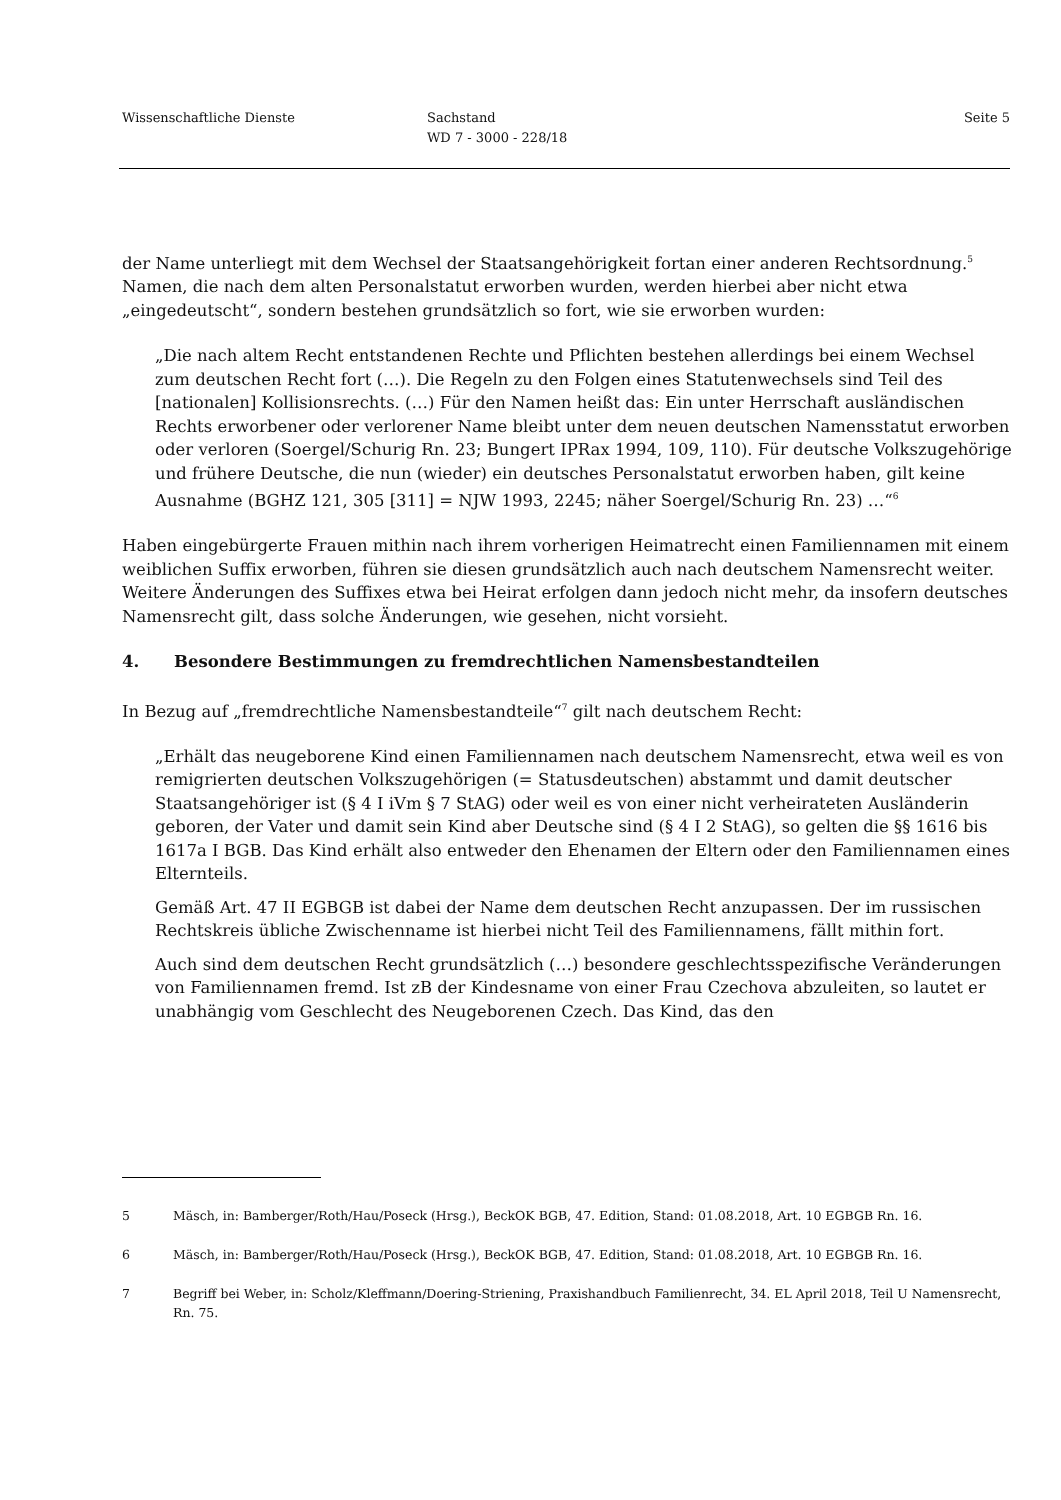Wissenschaftliche Dienste Sachstand
WD 7 - 3000 - 228/18
Seite 5
der Name unterliegt mit dem Wechsel der Staatsangehörigkeit fortan einer anderen Rechtsord­nung.<sup>5</sup> Namen, die nach dem alten Personalstatut erworben wurden, werden hierbei aber nicht etwa „eingedeutscht“, sondern bestehen grundsätzlich so fort, wie sie erworben wurden:
„Die nach altem Recht entstandenen Rechte und Pflichten bestehen allerdings bei einem Wechsel zum deutschen Recht fort (…). Die Regeln zu den Folgen eines Statutenwechsels sind Teil des [nationalen] Kollisionsrechts. (…) Für den Namen heißt das: Ein unter Herr­schaft ausländischen Rechts erworbener oder verlorener Name bleibt unter dem neuen deut­schen Namensstatut erworben oder verloren (Soergel/Schurig Rn. 23; Bungert IPRax 1994, 109, 110). Für deutsche Volkszugehörige und frühere Deutsche, die nun (wieder) ein deut­sches Personalstatut erworben haben, gilt keine Ausnahme (BGHZ 121, 305 [311] = NJW 1993, 2245; näher Soergel/Schurig Rn. 23) …“<sup>6</sup>
Haben eingebürgerte Frauen mithin nach ihrem vorherigen Heimatrecht einen Familiennamen mit einem weiblichen Suffix erworben, führen sie diesen grundsätzlich auch nach deutschem Namensrecht weiter. Weitere Änderungen des Suffixes etwa bei Heirat erfolgen dann jedoch nicht mehr, da insofern deutsches Namensrecht gilt, dass solche Änderungen, wie gesehen, nicht vorsieht.
4. Besondere Bestimmungen zu fremdrechtlichen Namensbestandteilen
In Bezug auf „fremdrechtliche Namensbestandteile“<sup>7</sup> gilt nach deutschem Recht:
„Erhält das neugeborene Kind einen Familiennamen nach deutschem Namensrecht, etwa weil es von remigrierten deutschen Volkszugehörigen (= Statusdeutschen) abstammt und damit deutscher Staatsangehöriger ist (§ 4 I iVm § 7 StAG) oder weil es von einer nicht verheirate­ten Ausländerin geboren, der Vater und damit sein Kind aber Deutsche sind (§ 4 I 2 StAG), so gelten die §§ 1616 bis 1617a I BGB. Das Kind erhält also entweder den Ehenamen der Eltern oder den Familiennamen eines Elternteils.
Gemäß Art. 47 II EGBGB ist dabei der Name dem deutschen Recht anzupassen. Der im russi­schen Rechtskreis übliche Zwischenname ist hierbei nicht Teil des Familiennamens, fällt mit­hin fort.
Auch sind dem deutschen Recht grundsätzlich (…) besondere geschlechtsspezifische Verän­derungen von Familiennamen fremd. Ist zB der Kindesname von einer Frau Czechova abzu­leiten, so lautet er unabhängig vom Geschlecht des Neugeborenen Czech. Das Kind, das den
5 Mäsch, in: Bamberger/Roth/Hau/Poseck (Hrsg.), BeckOK BGB, 47. Edition, Stand: 01.08.2018, Art. 10 EGBGB Rn. 16.
6 Mäsch, in: Bamberger/Roth/Hau/Poseck (Hrsg.), BeckOK BGB, 47. Edition, Stand: 01.08.2018, Art. 10 EGBGB Rn. 16.
7 Begriff bei Weber, in: Scholz/Kleffmann/Doering-Striening, Praxishandbuch Familienrecht, 34. EL April 2018, Teil U Namensrecht, Rn. 75.